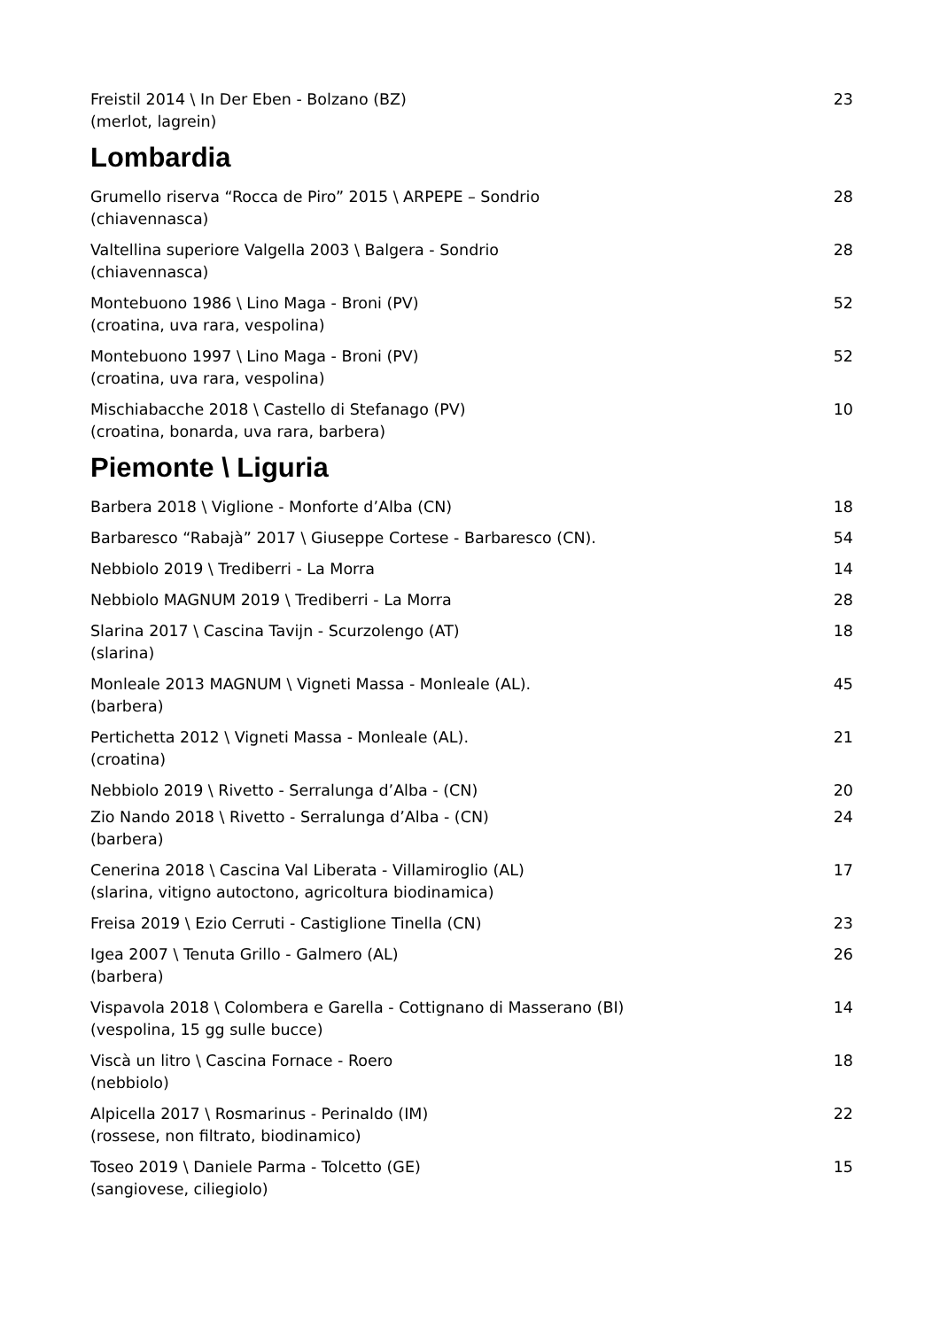Freistil 2014 \ In Der Eben - Bolzano (BZ)
(merlot, lagrein)
23
Lombardia
Grumello riserva “Rocca de Piro” 2015 \ ARPEPE – Sondrio
(chiavennasca)
28
Valtellina superiore Valgella 2003 \ Balgera - Sondrio
(chiavennasca)
28
Montebuono 1986 \ Lino Maga - Broni (PV)
(croatina, uva rara, vespolina)
52
Montebuono 1997 \ Lino Maga - Broni (PV)
(croatina, uva rara, vespolina)
52
Mischiabacche 2018 \ Castello di Stefanago (PV)
(croatina, bonarda, uva rara, barbera)
10
Piemonte \ Liguria
Barbera 2018 \ Viglione - Monforte d’Alba (CN)
18
Barbaresco “Rabajà” 2017 \ Giuseppe Cortese - Barbaresco (CN).
54
Nebbiolo 2019 \ Trediberri - La Morra
14
Nebbiolo MAGNUM 2019 \ Trediberri - La Morra
28
Slarina 2017 \ Cascina Tavijn - Scurzolengo (AT)
(slarina)
18
Monleale 2013 MAGNUM \ Vigneti Massa - Monleale (AL).
(barbera)
45
Pertichetta 2012 \ Vigneti Massa - Monleale (AL).
(croatina)
21
Nebbiolo 2019 \ Rivetto - Serralunga d’Alba - (CN)
20
Zio Nando 2018 \ Rivetto - Serralunga d’Alba - (CN)
(barbera)
24
Cenerina 2018 \ Cascina Val Liberata - Villamiroglio (AL)
(slarina, vitigno autoctono, agricoltura biodinamica)
17
Freisa 2019 \ Ezio Cerruti - Castiglione Tinella (CN)
23
Igea 2007 \ Tenuta Grillo - Galmero (AL)
(barbera)
26
Vispavola 2018 \ Colombera e Garella - Cottignano di Masserano (BI)
(vespolina, 15 gg sulle bucce)
14
Viscà un litro \ Cascina Fornace - Roero
(nebbiolo)
18
Alpicella 2017 \ Rosmarinus - Perinaldo (IM)
(rossese, non filtrato, biodinamico)
22
Toseo 2019 \ Daniele Parma - Tolcetto (GE)
(sangiovese, ciliegiolo)
15